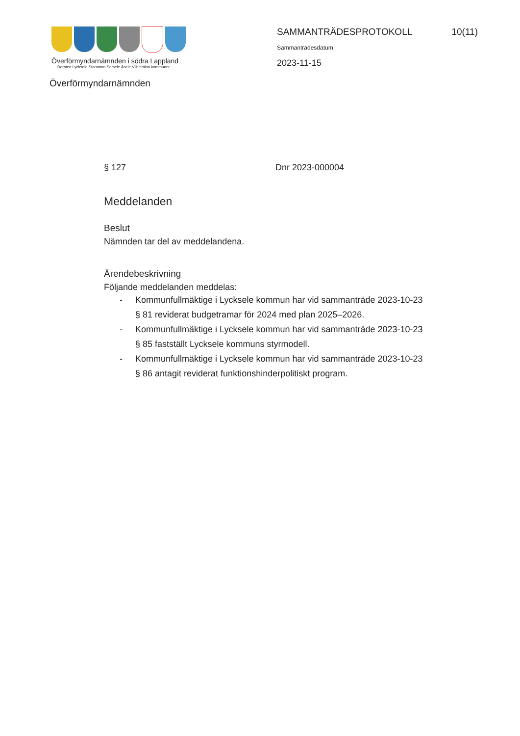Överförmyndarnämnden i södra Lappland
Dorotea Lycksele Storuman Sorsele Åsele Vilhelmina kommuner
SAMMANTRÄDESPROTOKOLL 10(11)
Sammanträdesdatum
2023-11-15
Överförmyndarnämnden
§ 127 Dnr 2023-000004
Meddelanden
Beslut
Nämnden tar del av meddelandena.
Ärendebeskrivning
Följande meddelanden meddelas:
- Kommunfullmäktige i Lycksele kommun har vid sammanträde 2023-10-23 § 81 reviderat budgetramar för 2024 med plan 2025–2026.
- Kommunfullmäktige i Lycksele kommun har vid sammanträde 2023-10-23 § 85 fastställt Lycksele kommuns styrmodell.
- Kommunfullmäktige i Lycksele kommun har vid sammanträde 2023-10-23 § 86 antagit reviderat funktionshinderpolitiskt program.